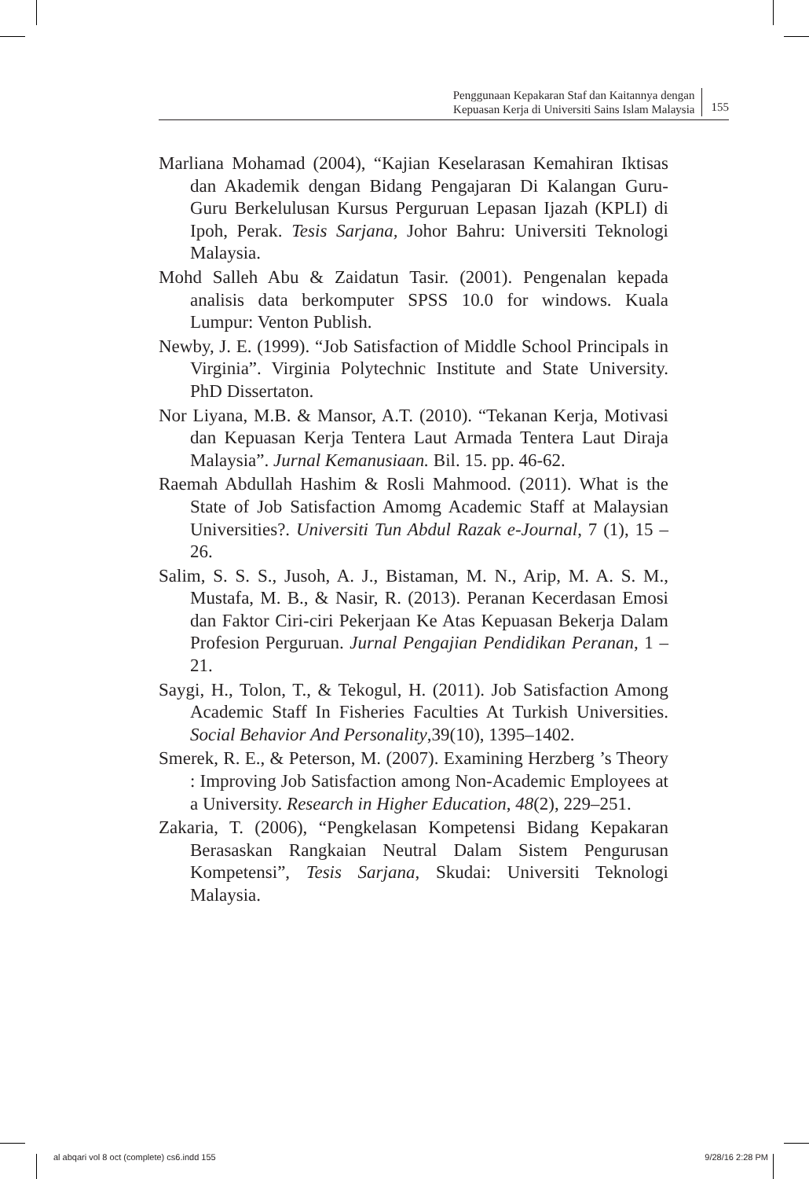Penggunaan Kepakaran Staf dan Kaitannya dengan
Kepuasan Kerja di Universiti Sains Islam Malaysia
155
Marliana Mohamad (2004), “Kajian Keselarasan Kemahiran Iktisas dan Akademik dengan Bidang Pengajaran Di Kalangan Guru-Guru Berkelulusan Kursus Perguruan Lepasan Ijazah (KPLI) di Ipoh, Perak. Tesis Sarjana, Johor Bahru: Universiti Teknologi Malaysia.
Mohd Salleh Abu & Zaidatun Tasir. (2001). Pengenalan kepada analisis data berkomputer SPSS 10.0 for windows. Kuala Lumpur: Venton Publish.
Newby, J. E. (1999). “Job Satisfaction of Middle School Principals in Virginia”. Virginia Polytechnic Institute and State University. PhD Dissertaton.
Nor Liyana, M.B. & Mansor, A.T. (2010). “Tekanan Kerja, Motivasi dan Kepuasan Kerja Tentera Laut Armada Tentera Laut Diraja Malaysia”. Jurnal Kemanusiaan. Bil. 15. pp. 46-62.
Raemah Abdullah Hashim & Rosli Mahmood. (2011). What is the State of Job Satisfaction Amomg Academic Staff at Malaysian Universities?. Universiti Tun Abdul Razak e-Journal, 7 (1), 15 – 26.
Salim, S. S. S., Jusoh, A. J., Bistaman, M. N., Arip, M. A. S. M., Mustafa, M. B., & Nasir, R. (2013). Peranan Kecerdasan Emosi dan Faktor Ciri-ciri Pekerjaan Ke Atas Kepuasan Bekerja Dalam Profesion Perguruan. Jurnal Pengajian Pendidikan Peranan, 1 – 21.
Saygi, H., Tolon, T., & Tekogul, H. (2011). Job Satisfaction Among Academic Staff In Fisheries Faculties At Turkish Universities. Social Behavior And Personality,39(10), 1395–1402.
Smerek, R. E., & Peterson, M. (2007). Examining Herzberg ’s Theory : Improving Job Satisfaction among Non-Academic Employees at a University. Research in Higher Education, 48(2), 229–251.
Zakaria, T. (2006), “Pengkelasan Kompetensi Bidang Kepakaran Berasaskan Rangkaian Neutral Dalam Sistem Pengurusan Kompetensi”, Tesis Sarjana, Skudai: Universiti Teknologi Malaysia.
al abqari vol 8 oct (complete) cs6.indd 155 9/28/16 2:28 PM